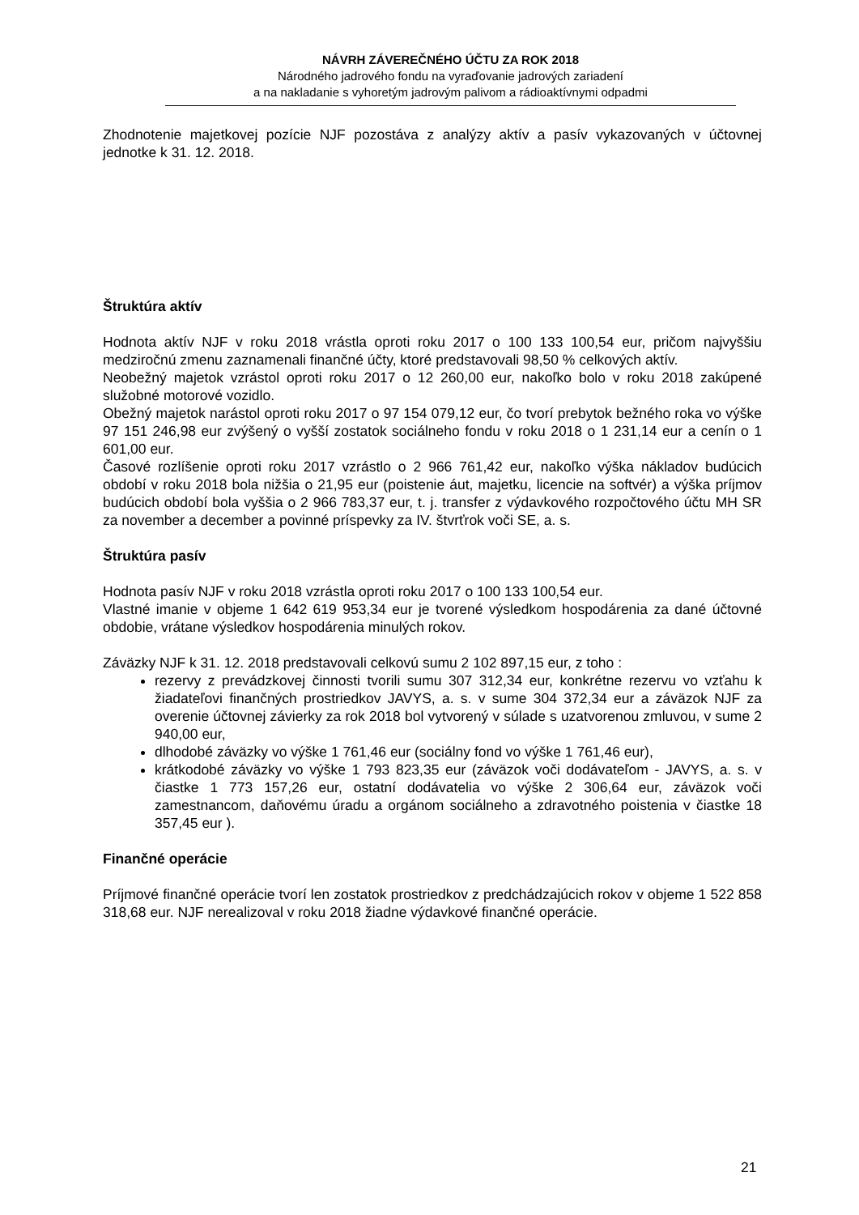NÁVRH ZÁVEREČNÉHO ÚČTU ZA ROK 2018
Národného jadrového fondu na vyraďovanie jadrových zariadení
a na nakladanie s vyhoretým jadrovým palivom a rádioaktívnymi odpadmi
Zhodnotenie majetkovej pozície NJF pozostáva z analýzy aktív a pasív vykazovaných v účtovnej jednotke k 31. 12. 2018.
Štruktúra aktív
Hodnota aktív NJF v roku 2018 vrástla oproti roku 2017 o 100 133 100,54 eur, pričom najvyššiu medziročnú zmenu zaznamenali finančné účty, ktoré predstavovali 98,50 % celkových aktív.
Neobežný majetok vzrástol oproti roku 2017 o 12 260,00 eur, nakoľko bolo v roku 2018 zakúpené služobné motorové vozidlo.
Obežný majetok narástol oproti roku 2017 o 97 154 079,12 eur, čo tvorí prebytok bežného roka vo výške 97 151 246,98 eur zvýšený o vyšší zostatok sociálneho fondu v roku 2018 o 1 231,14 eur a cenín o 1 601,00 eur.
Časové rozlíšenie oproti roku 2017 vzrástlo o 2 966 761,42 eur, nakoľko výška nákladov budúcich období v roku 2018 bola nižšia o 21,95 eur (poistenie áut, majetku, licencie na softvér) a výška príjmov budúcich období bola vyššia o 2 966 783,37 eur, t. j. transfer z výdavkového rozpočtového účtu MH SR za november a december a povinné príspevky za IV. štvrťrok voči SE, a. s.
Štruktúra pasív
Hodnota pasív NJF v roku 2018 vzrástla oproti roku 2017 o 100 133 100,54 eur.
Vlastné imanie v objeme 1 642 619 953,34 eur je tvorené výsledkom hospodárenia za dané účtovné obdobie, vrátane výsledkov hospodárenia minulých rokov.
Záväzky NJF k 31. 12. 2018 predstavovali celkovú sumu 2 102 897,15 eur, z toho :
rezervy z prevádzkovej činnosti tvorili sumu 307 312,34 eur, konkrétne rezervu vo vzťahu k žiadateľovi finančných prostriedkov JAVYS, a. s. v sume 304 372,34 eur a záväzok NJF za overenie účtovnej závierky za rok 2018 bol vytvorený v súlade s uzatvorenou zmluvou, v sume 2 940,00 eur,
dlhodobé záväzky vo výške 1 761,46 eur (sociálny fond vo výške 1 761,46 eur),
krátkodobé záväzky vo výške 1 793 823,35 eur (záväzok voči dodávateľom - JAVYS, a. s. v čiastke 1 773 157,26 eur, ostatní dodávatelia vo výške 2 306,64 eur, záväzok voči zamestnancom, daňovému úradu a orgánom sociálneho a zdravotného poistenia v čiastke 18 357,45 eur ).
Finančné operácie
Príjmové finančné operácie tvorí len zostatok prostriedkov z predchádzajúcich rokov v objeme 1 522 858 318,68 eur. NJF nerealizoval v roku 2018 žiadne výdavkové finančné operácie.
21